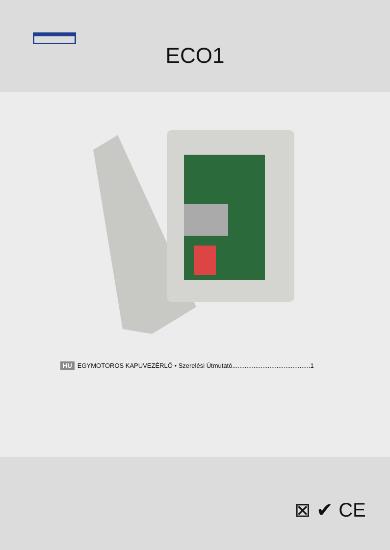ECO1
HU EGYMOTOROS KAPUVEZÉRLŐ • Szerelési Útmutató............................................1
⊠ ✔ CE